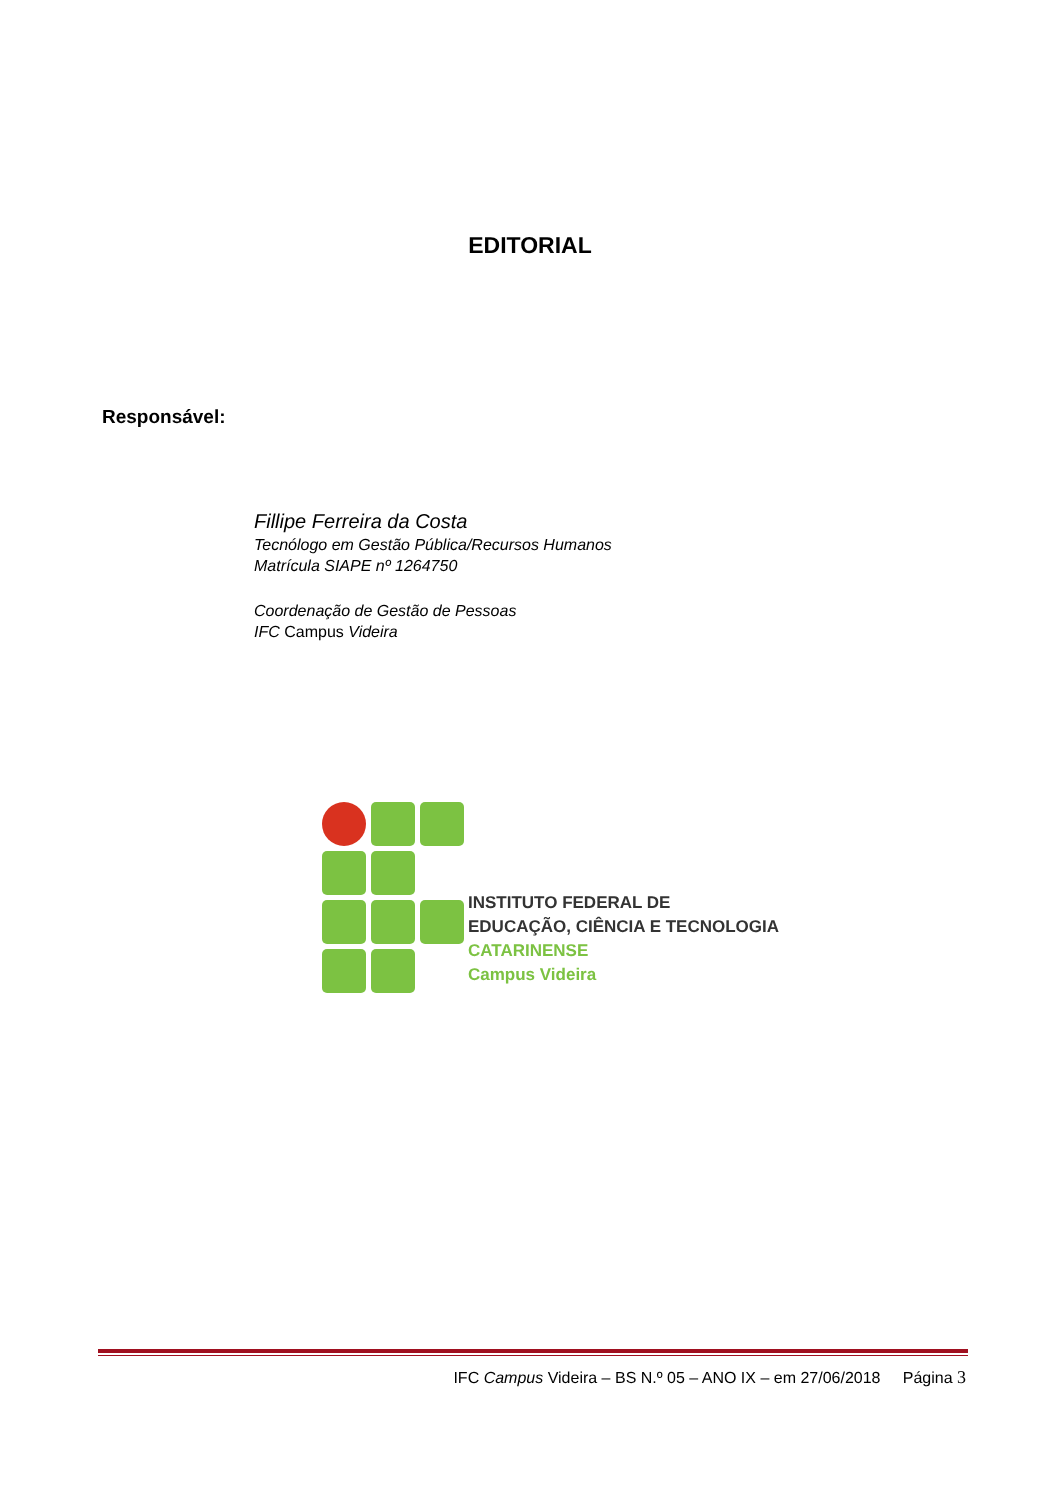EDITORIAL
Responsável:
Fillipe Ferreira da Costa
Tecnólogo em Gestão Pública/Recursos Humanos
Matrícula SIAPE nº 1264750
Coordenação de Gestão de Pessoas
IFC Campus Videira
INSTITUTO FEDERAL DE
EDUCAÇÃO, CIÊNCIA E TECNOLOGIA
CATARINENSE
Campus Videira
IFC Campus Videira – BS N.º 05 – ANO IX – em 27/06/2018 Página 3